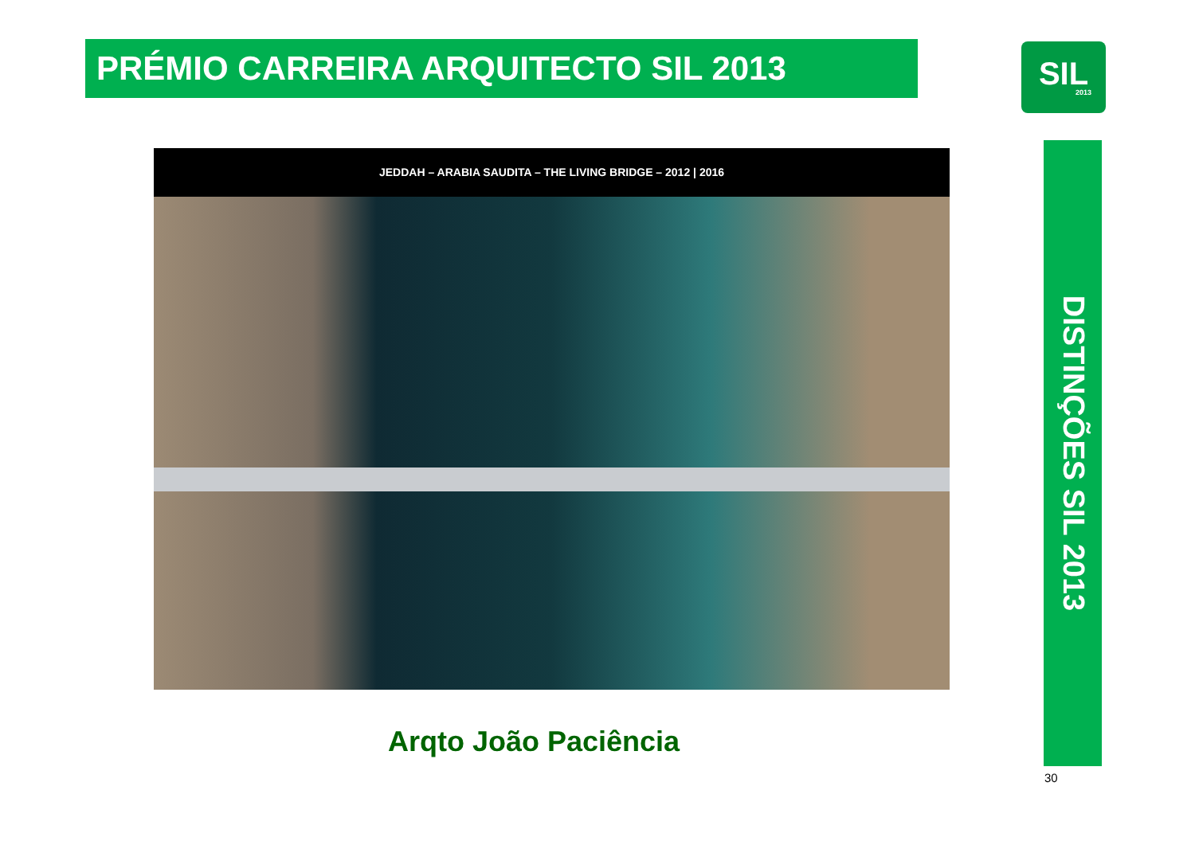PRÉMIO CARREIRA ARQUITECTO SIL 2013
SIL
2013
JEDDAH – ARABIA SAUDITA – THE LIVING BRIDGE – 2012 | 2016
DISTINÇÕES SIL 2013
Arqto João Paciência
30